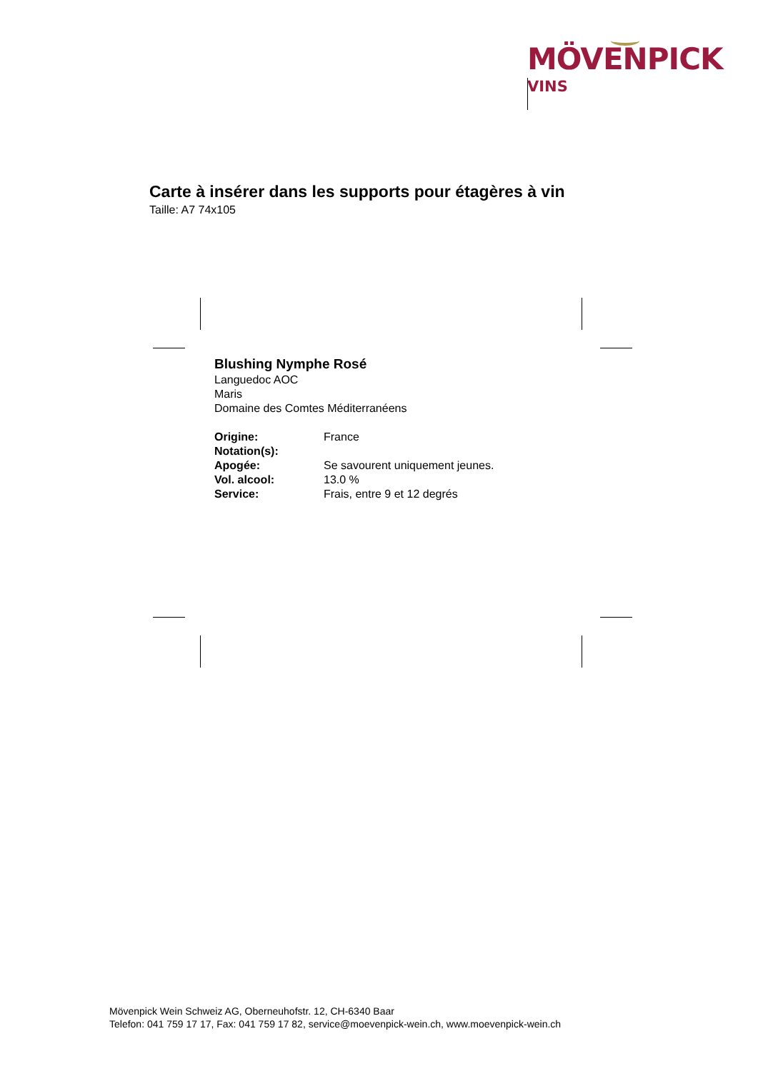MÖVENPICK
VINS
Carte à insérer dans les supports pour étagères à vin
Taille: A7 74x105
Blushing Nymphe Rosé
Languedoc AOC
Maris
Domaine des Comtes Méditerranéens
| Origine: | France |
| Notation(s): | |
| Apogée: | Se savourent uniquement jeunes. |
| Vol. alcool: | 13.0 % |
| Service: | Frais, entre 9 et 12 degrés |
Mövenpick Wein Schweiz AG, Oberneuhofstr. 12, CH-6340 Baar
Telefon: 041 759 17 17, Fax: 041 759 17 82, service@moevenpick-wein.ch, www.moevenpick-wein.ch